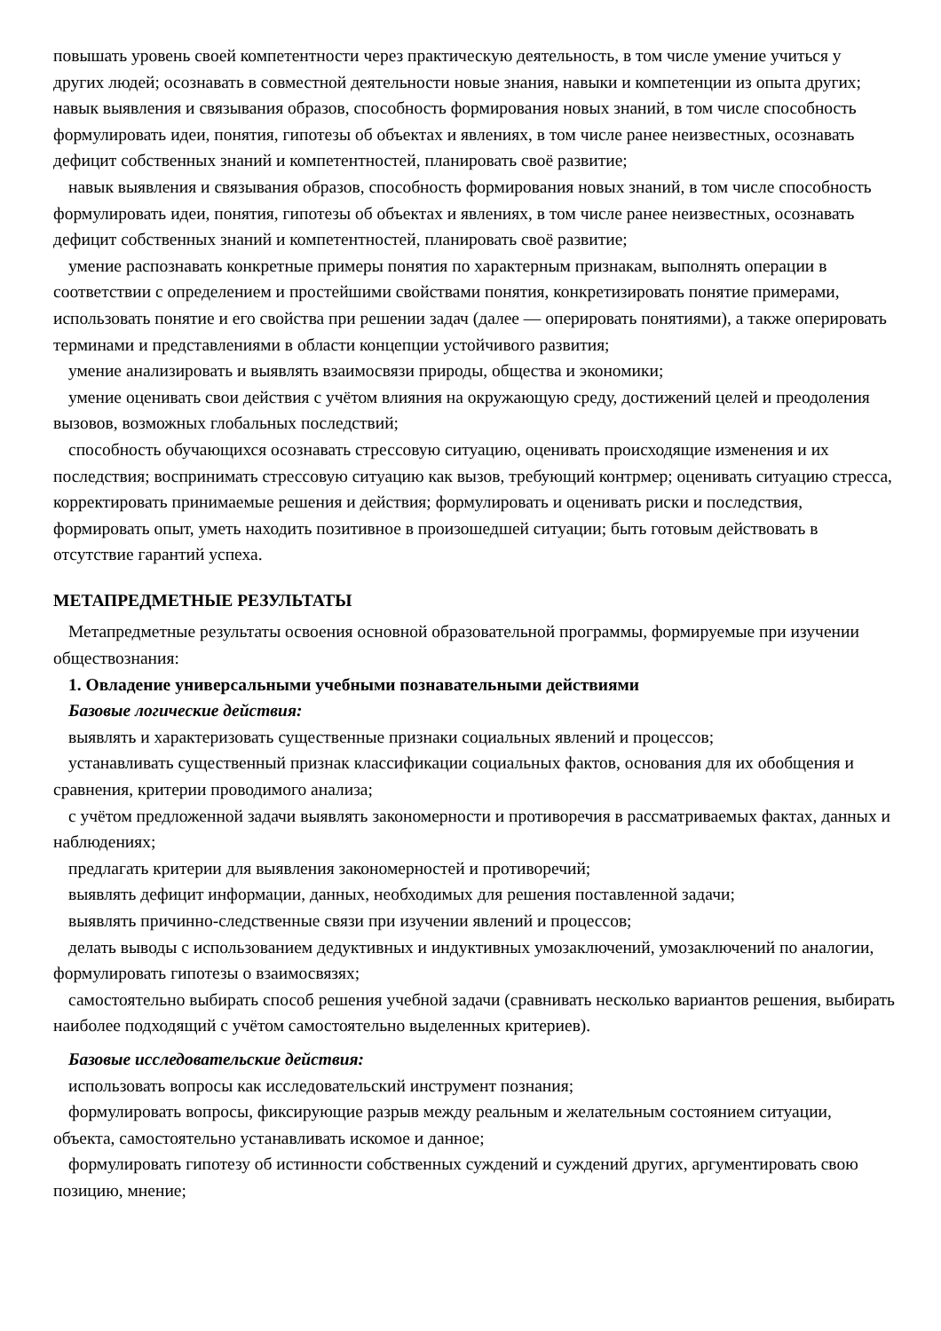повышать уровень своей компетентности через практическую деятельность, в том числе умение учиться у других людей; осознавать в совместной деятельности новые знания, навыки и компетенции из опыта других; навык выявления и связывания образов, способность формирования новых знаний, в том числе способность формулировать идеи, понятия, гипотезы об объектах и явлениях, в том числе ранее неизвестных, осознавать дефицит собственных знаний и компетентностей, планировать своё развитие;
навык выявления и связывания образов, способность формирования новых знаний, в том числе способность формулировать идеи, понятия, гипотезы об объектах и явлениях, в том числе ранее неизвестных, осознавать дефицит собственных знаний и компетентностей, планировать своё развитие;
умение распознавать конкретные примеры понятия по характерным признакам, выполнять операции в соответствии с определением и простейшими свойствами понятия, конкретизировать понятие примерами, использовать понятие и его свойства при решении задач (далее — оперировать понятиями), а также оперировать терминами и представлениями в области концепции устойчивого развития;
умение анализировать и выявлять взаимосвязи природы, общества и экономики;
умение оценивать свои действия с учётом влияния на окружающую среду, достижений целей и преодоления вызовов, возможных глобальных последствий;
способность обучающихся осознавать стрессовую ситуацию, оценивать происходящие изменения и их последствия; воспринимать стрессовую ситуацию как вызов, требующий контрмер; оценивать ситуацию стресса, корректировать принимаемые решения и действия; формулировать и оценивать риски и последствия, формировать опыт, уметь находить позитивное в произошедшей ситуации; быть готовым действовать в отсутствие гарантий успеха.
МЕТАПРЕДМЕТНЫЕ РЕЗУЛЬТАТЫ
Метапредметные результаты освоения основной образовательной программы, формируемые при изучении обществознания:
1. Овладение универсальными учебными познавательными действиями
Базовые логические действия:
выявлять и характеризовать существенные признаки социальных явлений и процессов;
устанавливать существенный признак классификации социальных фактов, основания для их обобщения и сравнения, критерии проводимого анализа;
с учётом предложенной задачи выявлять закономерности и противоречия в рассматриваемых фактах, данных и наблюдениях;
предлагать критерии для выявления закономерностей и противоречий;
выявлять дефицит информации, данных, необходимых для решения поставленной задачи;
выявлять причинно-следственные связи при изучении явлений и процессов;
делать выводы с использованием дедуктивных и индуктивных умозаключений, умозаключений по аналогии, формулировать гипотезы о взаимосвязях;
самостоятельно выбирать способ решения учебной задачи (сравнивать несколько вариантов решения, выбирать наиболее подходящий с учётом самостоятельно выделенных критериев).
Базовые исследовательские действия:
использовать вопросы как исследовательский инструмент познания;
формулировать вопросы, фиксирующие разрыв между реальным и желательным состоянием ситуации, объекта, самостоятельно устанавливать искомое и данное;
формулировать гипотезу об истинности собственных суждений и суждений других, аргументировать свою позицию, мнение;